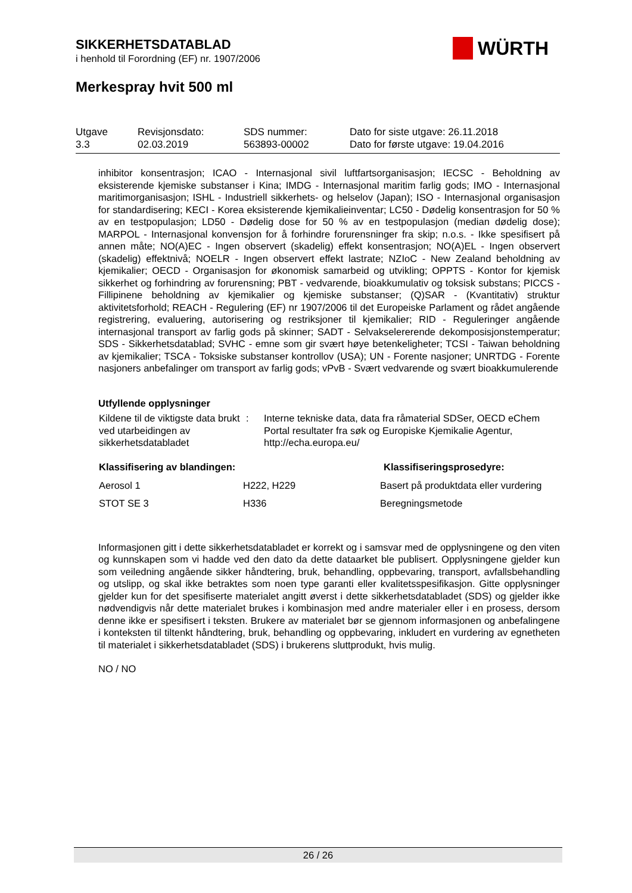SIKKERHETSDATABLAD
i henhold til Forordning (EF) nr. 1907/2006
WÜRTH
Merkespray hvit 500 ml
| Utgave 3.3 | Revisjonsdato: 02.03.2019 | SDS nummer: 563893-00002 | Dato for siste utgave: 26.11.2018 Dato for første utgave: 19.04.2016 |
inhibitor konsentrasjon; ICAO - Internasjonal sivil luftfartsorganisasjon; IECSC - Beholdning av eksisterende kjemiske substanser i Kina; IMDG - Internasjonal maritim farlig gods; IMO - Internasjonal maritimorganisasjon; ISHL - Industriell sikkerhets- og helselov (Japan); ISO - Internasjonal organisasjon for standardisering; KECI - Korea eksisterende kjemikalieinventar; LC50 - Dødelig konsentrasjon for 50 % av en testpopulasjon; LD50 - Dødelig dose for 50 % av en testpopulasjon (median dødelig dose); MARPOL - Internasjonal konvensjon for å forhindre forurensninger fra skip; n.o.s. - Ikke spesifisert på annen måte; NO(A)EC - Ingen observert (skadelig) effekt konsentrasjon; NO(A)EL - Ingen observert (skadelig) effektnivå; NOELR - Ingen observert effekt lastrate; NZIoC - New Zealand beholdning av kjemikalier; OECD - Organisasjon for økonomisk samarbeid og utvikling; OPPTS - Kontor for kjemisk sikkerhet og forhindring av forurensning; PBT - vedvarende, bioakkumulativ og toksisk substans; PICCS - Fillipinene beholdning av kjemikalier og kjemiske substanser; (Q)SAR - (Kvantitativ) struktur aktivitetsforhold; REACH - Regulering (EF) nr 1907/2006 til det Europeiske Parlament og rådet angående registrering, evaluering, autorisering og restriksjoner til kjemikalier; RID - Reguleringer angående internasjonal transport av farlig gods på skinner; SADT - Selvakselererende dekomposisjonstemperatur; SDS - Sikkerhetsdatablad; SVHC - emne som gir svært høye betenkeligheter; TCSI - Taiwan beholdning av kjemikalier; TSCA - Toksiske substanser kontrollov (USA); UN - Forente nasjoner; UNRTDG - Forente nasjoners anbefalinger om transport av farlig gods; vPvB - Svært vedvarende og svært bioakkumulerende
Utfyllende opplysninger
| Kildene til de viktigste data brukt ved utarbeidingen av sikkerhetsdatabladet | : | Interne tekniske data, data fra råmaterial SDSer, OECD eChem Portal resultater fra søk og Europiske Kjemikalie Agentur, http://echa.europa.eu/ |
| Klassifisering av blandingen: | | Klassifiseringsprosedyre: |
| --- | --- | --- |
| Aerosol 1 | H222, H229 | Basert på produktdata eller vurdering |
| STOT SE 3 | H336 | Beregningsmetode |
Informasjonen gitt i dette sikkerhetsdatabladet er korrekt og i samsvar med de opplysningene og den viten og kunnskapen som vi hadde ved den dato da dette dataarket ble publisert. Opplysningene gjelder kun som veiledning angående sikker håndtering, bruk, behandling, oppbevaring, transport, avfallsbehandling og utslipp, og skal ikke betraktes som noen type garanti eller kvalitetsspesifikasjon. Gitte opplysninger gjelder kun for det spesifiserte materialet angitt øverst i dette sikkerhetsdatabladet (SDS) og gjelder ikke nødvendigvis når dette materialet brukes i kombinasjon med andre materialer eller i en prosess, dersom denne ikke er spesifisert i teksten. Brukere av materialet bør se gjennom informasjonen og anbefalingene i konteksten til tiltenkt håndtering, bruk, behandling og oppbevaring, inkludert en vurdering av egnetheten til materialet i sikkerhetsdatabladet (SDS) i brukerens sluttprodukt, hvis mulig.
NO / NO
26 / 26